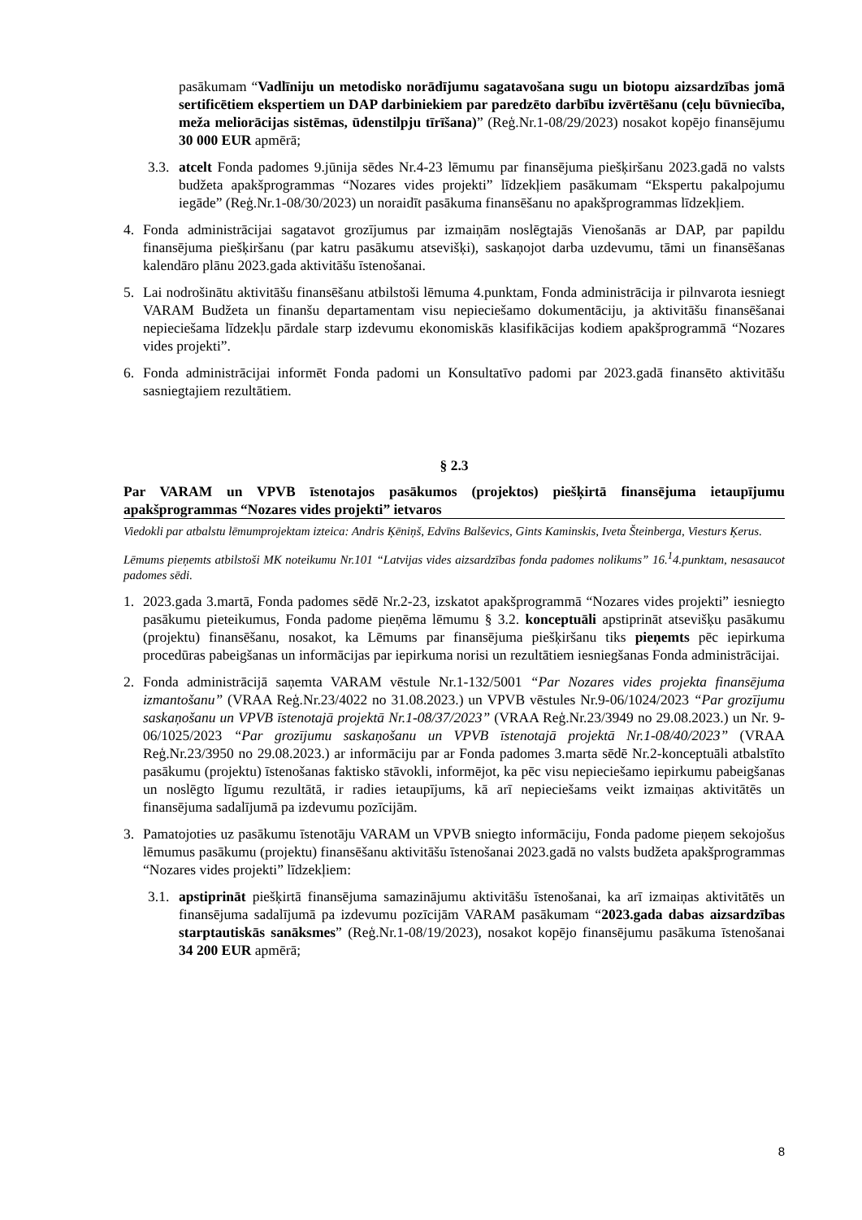pasākumam “Vadlīniju un metodisko norādījumu sagatavošana sugu un biotopu aizsardzības jomā sertificētiem ekspertiem un DAP darbiniekiem par paredzēto darbību izvērtēšanu (ceļu būvniecība, meža meliorācijas sistēmas, ūdenstilpju tīrīšana)” (Reģ.Nr.1-08/29/2023) nosakot kopējo finansējumu 30 000 EUR apmērā;
3.3. atcelt Fonda padomes 9.jūnija sēdes Nr.4-23 lēmumu par finansējuma piešķiršanu 2023.gadā no valsts budžeta apakšprogrammas “Nozares vides projekti” līdzekļiem pasākumam “Ekspertu pakalpojumu iegāde” (Reģ.Nr.1-08/30/2023) un noraidīt pasākuma finansēšanu no apakšprogrammas līdzekļiem.
4. Fonda administrācijai sagatavot grozījumus par izmaiņām noslēgtajās Vienošanās ar DAP, par papildu finansējuma piešķiršanu (par katru pasākumu atsevišķi), saskaņojot darba uzdevumu, tāmi un finansēšanas kalendāro plānu 2023.gada aktivitāšu īstenošanai.
5. Lai nodrošinātu aktivitāšu finansēšanu atbilstoši lēmuma 4.punktam, Fonda administrācija ir pilnvarota iesniegt VARAM Budžeta un finanšu departamentam visu nepieciešamo dokumentāciju, ja aktivitāšu finansēšanai nepieciešama līdzekļu pārdale starp izdevumu ekonomiskās klasifikācijas kodiem apakšprogrammā “Nozares vides projekti”.
6. Fonda administrācijai informēt Fonda padomi un Konsultatīvo padomi par 2023.gadā finansēto aktivitāšu sasniegtajiem rezultātiem.
§ 2.3
Par VARAM un VPVB īstenotajos pasākumos (projektos) piešķirtā finansējuma ietaupījumu apakšprogrammas “Nozares vides projekti” ietvaros
Viedokli par atbalstu lēmumprojektam izteica: Andris Ķēniņš, Edvīns Balševics, Gints Kaminskis, Iveta Šteinberga, Viesturs Ķerus.
Lēmums pieņemts atbilstoši MK noteikumu Nr.101 “Latvijas vides aizsardzības fonda padomes nolikums” 16.<sup>1</sup>4.punktam, nesasaucot padomes sēdi.
1. 2023.gada 3.martā, Fonda padomes sēdē Nr.2-23, izskatot apakšprogrammā “Nozares vides projekti” iesniegto pasākumu pieteikumus, Fonda padome pieņēma lēmumu § 3.2. konceptuāli apstiprināt atsevišķu pasākumu (projektu) finansēšanu, nosakot, ka Lēmums par finansējuma piešķiršanu tiks pieņemts pēc iepirkuma procedūras pabeigšanas un informācijas par iepirkuma norisi un rezultātiem iesniegšanas Fonda administrācijai.
2. Fonda administrācijā saņemta VARAM vēstule Nr.1-132/5001 “Par Nozares vides projekta finansējuma izmantošanu” (VRAA Reģ.Nr.23/4022 no 31.08.2023.) un VPVB vēstules Nr.9-06/1024/2023 “Par grozījumu saskaņošanu un VPVB īstenotajā projektā Nr.1-08/37/2023” (VRAA Reģ.Nr.23/3949 no 29.08.2023.) un Nr. 9-06/1025/2023 “Par grozījumu saskaņošanu un VPVB īstenotajā projektā Nr.1-08/40/2023” (VRAA Reģ.Nr.23/3950 no 29.08.2023.) ar informāciju par ar Fonda padomes 3.marta sēdē Nr.2-konceptuāli atbalstīto pasākumu (projektu) īstenošanas faktisko stāvokli, informējot, ka pēc visu nepieciešamo iepirkumu pabeigšanas un noslēgto līgumu rezultātā, ir radies ietaupījums, kā arī nepieciešams veikt izmaiņas aktivitātēs un finansējuma sadalījumā pa izdevumu pozīcijām.
3. Pamatojoties uz pasākumu īstenotāju VARAM un VPVB sniegto informāciju, Fonda padome pieņem sekojošus lēmumus pasākumu (projektu) finansēšanu aktivitāšu īstenošanai 2023.gadā no valsts budžeta apakšprogrammas “Nozares vides projekti” līdzekļiem:
3.1. apstiprināt piešķirtā finansējuma samazinājumu aktivitāšu īstenošanai, ka arī izmaiņas aktivitātēs un finansējuma sadalījumā pa izdevumu pozīcijām VARAM pasākumam “2023.gada dabas aizsardzības starptautiskās sanāksmes” (Reģ.Nr.1-08/19/2023), nosakot kopējo finansējumu pasākuma īstenošanai 34 200 EUR apmērā;
8